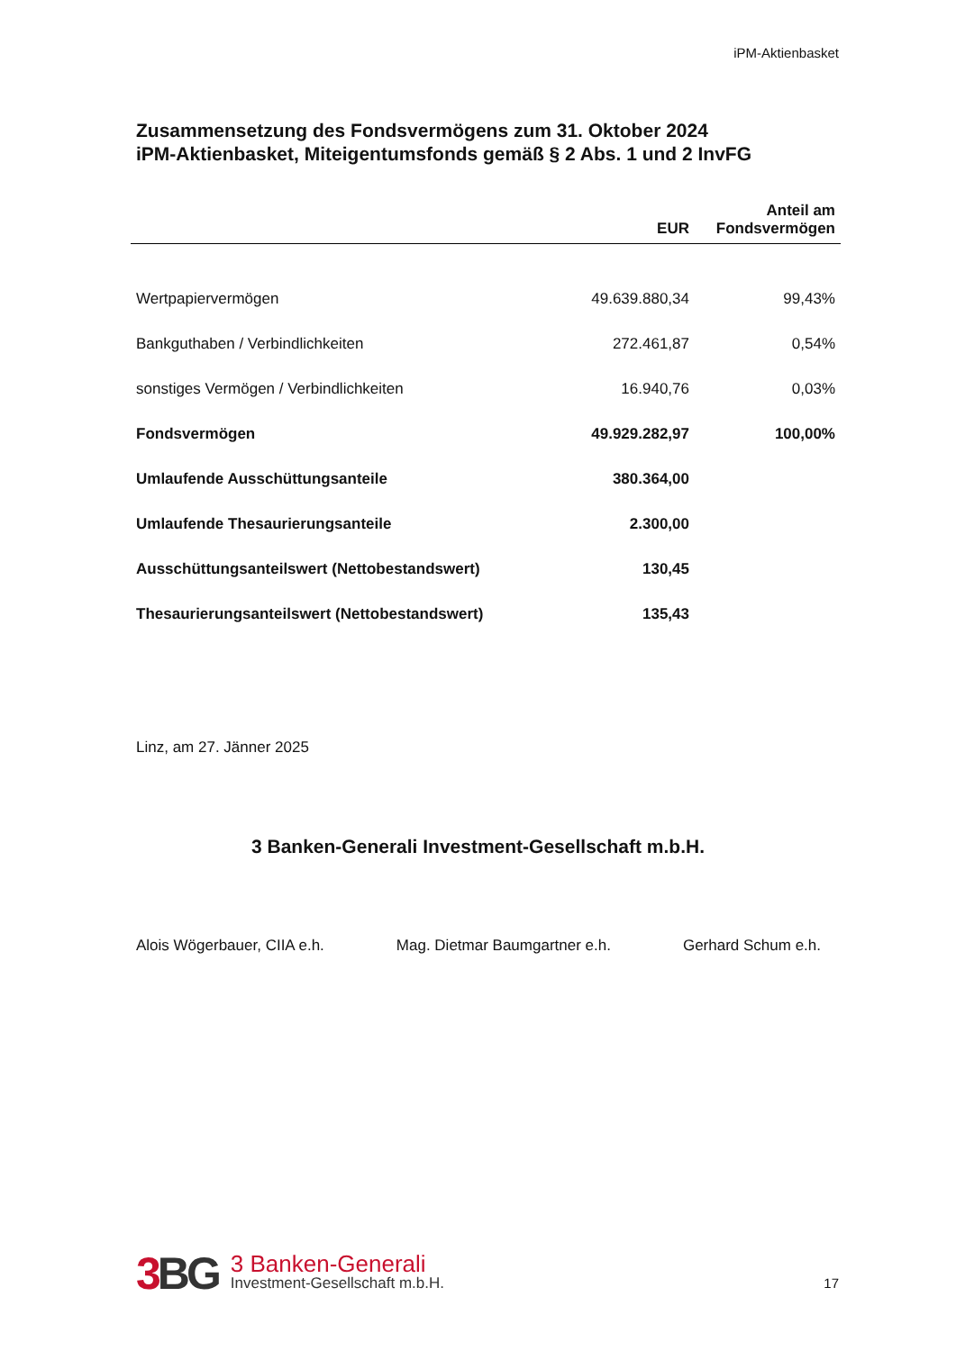iPM-Aktienbasket
Zusammensetzung des Fondsvermögens zum 31. Oktober 2024
iPM-Aktienbasket, Miteigentumsfonds gemäß § 2 Abs. 1 und 2 InvFG
| | EUR | Anteil am Fondsvermögen |
| --- | --- | --- |
| Wertpapiervermögen | 49.639.880,34 | 99,43% |
| Bankguthaben / Verbindlichkeiten | 272.461,87 | 0,54% |
| sonstiges Vermögen / Verbindlichkeiten | 16.940,76 | 0,03% |
| Fondsvermögen | 49.929.282,97 | 100,00% |
| Umlaufende Ausschüttungsanteile | 380.364,00 | |
| Umlaufende Thesaurierungsanteile | 2.300,00 | |
| Ausschüttungsanteilswert (Nettobestandswert) | 130,45 | |
| Thesaurierungsanteilswert (Nettobestandswert) | 135,43 | |
Linz, am 27. Jänner 2025
3 Banken-Generali Investment-Gesellschaft m.b.H.
Alois Wögerbauer, CIIA e.h. Mag. Dietmar Baumgartner e.h. Gerhard Schum e.h.
3 BG
3 Banken-Generali
Investment-Gesellschaft m.b.H.
17